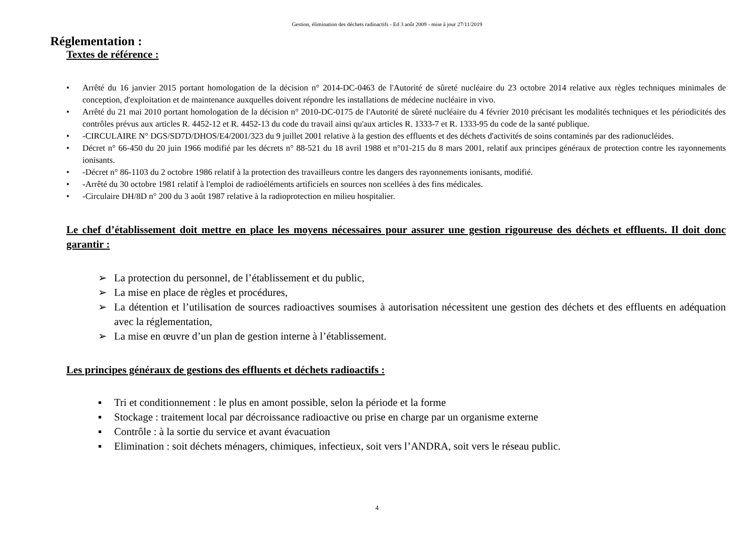Gestion, élimination des déchets radioactifs - Ed 3 août 2009 - mise à jour 27/11/2019
Réglementation :
Textes de référence :
• Arrêté du 16 janvier 2015 portant homologation de la décision n° 2014-DC-0463 de l'Autorité de sûreté nucléaire du 23 octobre 2014 relative aux règles techniques minimales de conception, d'exploitation et de maintenance auxquelles doivent répondre les installations de médecine nucléaire in vivo.
• Arrêté du 21 mai 2010 portant homologation de la décision n° 2010-DC-0175 de l'Autorité de sûreté nucléaire du 4 février 2010 précisant les modalités techniques et les périodicités des contrôles prévus aux articles R. 4452-12 et R. 4452-13 du code du travail ainsi qu'aux articles R. 1333-7 et R. 1333-95 du code de la santé publique.
• -CIRCULAIRE N° DGS/SD7D/DHOS/E4/2001/323 du 9 juillet 2001 relative à la gestion des effluents et des déchets d'activités de soins contaminés par des radionucléides.
• Décret n° 66-450 du 20 juin 1966 modifié par les décrets n° 88-521 du 18 avril 1988 et n°01-215 du 8 mars 2001, relatif aux principes généraux de protection contre les rayonnements ionisants.
• -Décret n° 86-1103 du 2 octobre 1986 relatif à la protection des travailleurs contre les dangers des rayonnements ionisants, modifié.
• -Arrêté du 30 octobre 1981 relatif à l'emploi de radioéléments artificiels en sources non scellées à des fins médicales.
• -Circulaire DH/8D n° 200 du 3 août 1987 relative à la radioprotection en milieu hospitalier.
Le chef d’établissement doit mettre en place les moyens nécessaires pour assurer une gestion rigoureuse des déchets et effluents. Il doit donc garantir :
➢ La protection du personnel, de l’établissement et du public,
➢ La mise en place de règles et procédures,
➢ La détention et l’utilisation de sources radioactives soumises à autorisation nécessitent une gestion des déchets et des effluents en adéquation avec la réglementation,
➢ La mise en œuvre d’un plan de gestion interne à l’établissement.
Les principes généraux de gestions des effluents et déchets radioactifs :
▪ Tri et conditionnement : le plus en amont possible, selon la période et la forme
▪ Stockage : traitement local par décroissance radioactive ou prise en charge par un organisme externe
▪ Contrôle : à la sortie du service et avant évacuation
▪ Elimination : soit déchets ménagers, chimiques, infectieux, soit vers l’ANDRA, soit vers le réseau public.
4